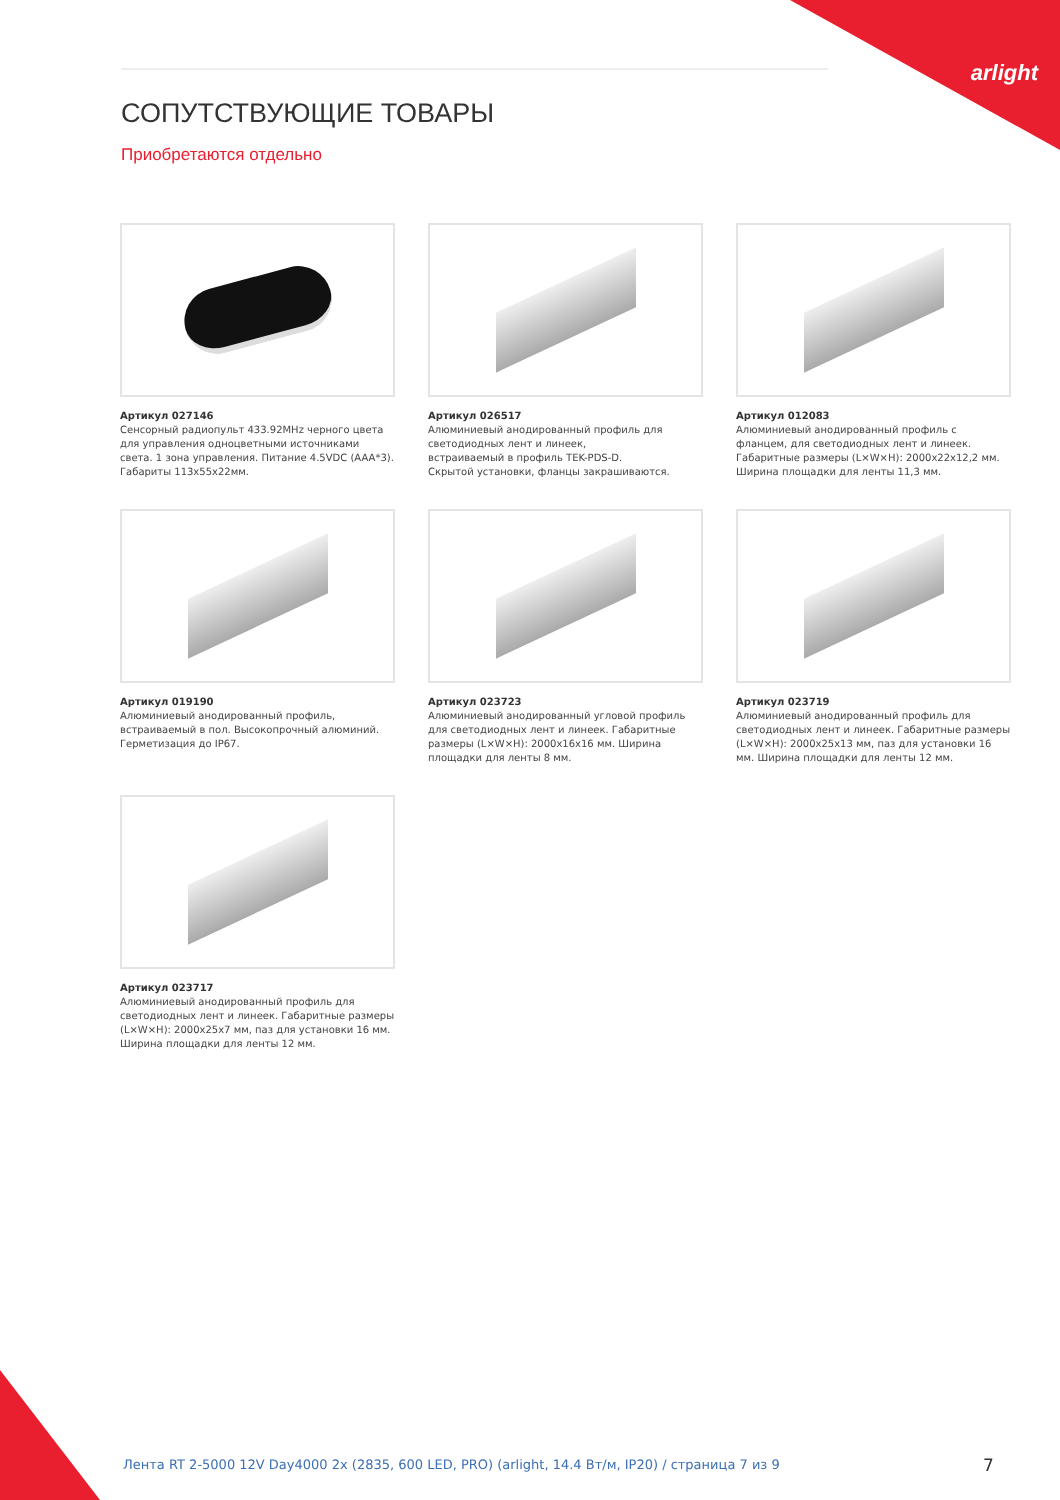arlight
СОПУТСТВУЮЩИЕ ТОВАРЫ
Приобретаются отдельно
Артикул 027146
Сенсорный радиопульт 433.92MHz черного цвета для управления одноцветными источниками света. 1 зона управления. Питание 4.5VDC (AAA*3). Габариты 113x55x22мм.
Артикул 026517
Алюминиевый анодированный профиль для светодиодных лент и линеек,
встраиваемый в профиль TEK-PDS-D.
Скрытой установки, фланцы закрашиваются.
Артикул 012083
Алюминиевый анодированный профиль с фланцем, для светодиодных лент и линеек. Габаритные размеры (L×W×H): 2000x22x12,2 мм. Ширина площадки для ленты 11,3 мм.
Артикул 019190
Алюминиевый анодированный профиль, встраиваемый в пол. Высокопрочный алюминий. Герметизация до IP67.
Артикул 023723
Алюминиевый анодированный угловой профиль для светодиодных лент и линеек. Габаритные размеры (L×W×H): 2000x16x16 мм. Ширина площадки для ленты 8 мм.
Артикул 023719
Алюминиевый анодированный профиль для светодиодных лент и линеек. Габаритные размеры (L×W×H): 2000x25x13 мм, паз для установки 16 мм. Ширина площадки для ленты 12 мм.
Артикул 023717
Алюминиевый анодированный профиль для светодиодных лент и линеек. Габаритные размеры (L×W×H): 2000x25x7 мм, паз для установки 16 мм. Ширина площадки для ленты 12 мм.
Лента RT 2-5000 12V Day4000 2x (2835, 600 LED, PRO) (arlight, 14.4 Вт/м, IP20) / страница 7 из 9
7